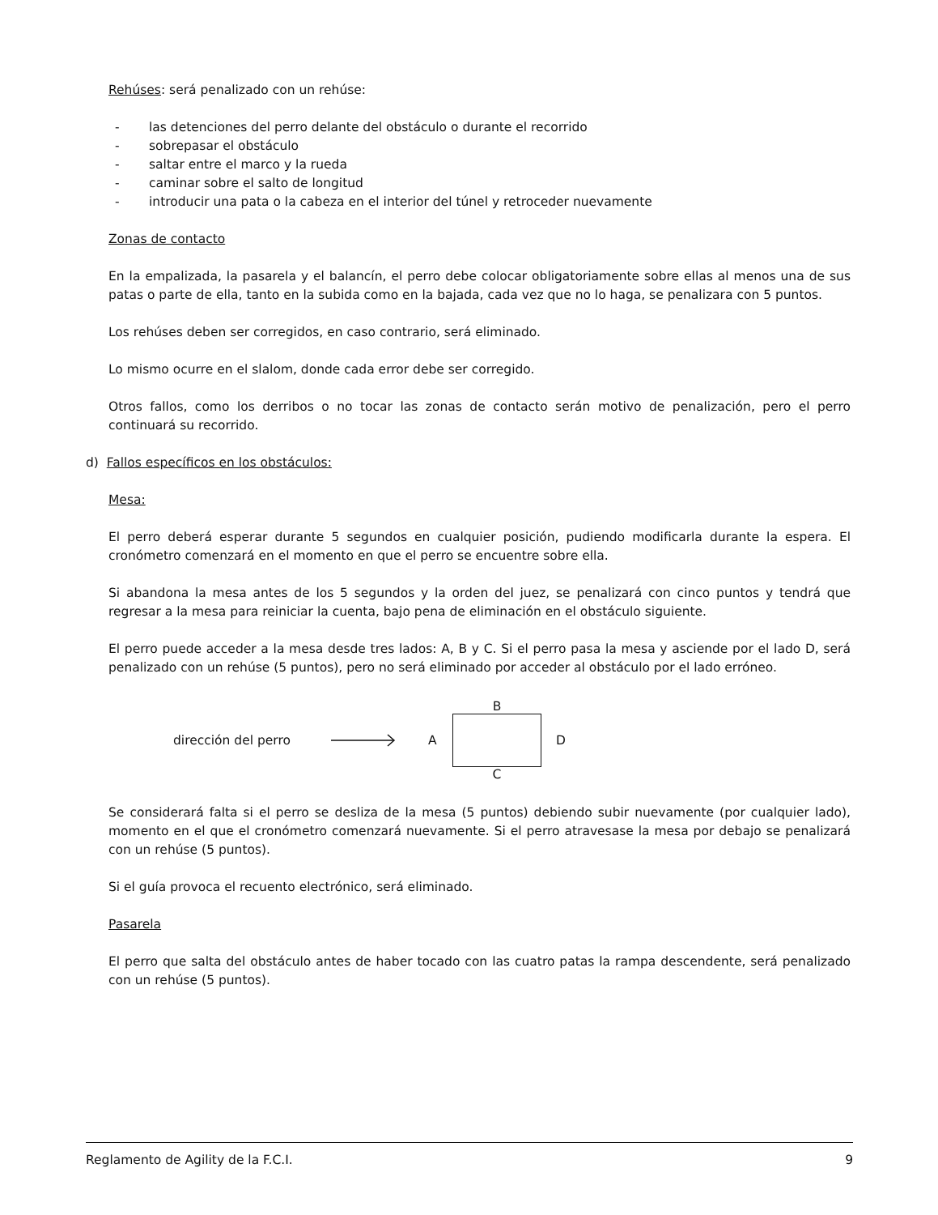Rehúses: será penalizado con un rehúse:
- las detenciones del perro delante del obstáculo o durante el recorrido
- sobrepasar el obstáculo
- saltar entre el marco y la rueda
- caminar sobre el salto de longitud
- introducir una pata o la cabeza en el interior del túnel y retroceder nuevamente
Zonas de contacto
En la empalizada, la pasarela y el balancín, el perro debe colocar obligatoriamente sobre ellas al menos una de sus patas o parte de ella, tanto en la subida como en la bajada, cada vez que no lo haga, se penalizara con 5 puntos.
Los rehúses deben ser corregidos, en caso contrario, será eliminado.
Lo mismo ocurre en el slalom, donde cada error debe ser corregido.
Otros fallos, como los derribos o no tocar las zonas de contacto serán motivo de penalización, pero el perro continuará su recorrido.
d) Fallos específicos en los obstáculos:
Mesa:
El perro deberá esperar durante 5 segundos en cualquier posición, pudiendo modificarla durante la espera. El cronómetro comenzará en el momento en que el perro se encuentre sobre ella.
Si abandona la mesa antes de los 5 segundos y la orden del juez, se penalizará con cinco puntos y tendrá que regresar a la mesa para reiniciar la cuenta, bajo pena de eliminación en el obstáculo siguiente.
El perro puede acceder a la mesa desde tres lados: A, B y C. Si el perro pasa la mesa y asciende por el lado D, será penalizado con un rehúse (5 puntos), pero no será eliminado por acceder al obstáculo por el lado erróneo.
dirección del perro A
B
C
D
Se considerará falta si el perro se desliza de la mesa (5 puntos) debiendo subir nuevamente (por cualquier lado), momento en el que el cronómetro comenzará nuevamente. Si el perro atravesase la mesa por debajo se penalizará con un rehúse (5 puntos).
Si el guía provoca el recuento electrónico, será eliminado.
Pasarela
El perro que salta del obstáculo antes de haber tocado con las cuatro patas la rampa descendente, será penalizado con un rehúse (5 puntos).
Reglamento de Agility de la F.C.I. 9